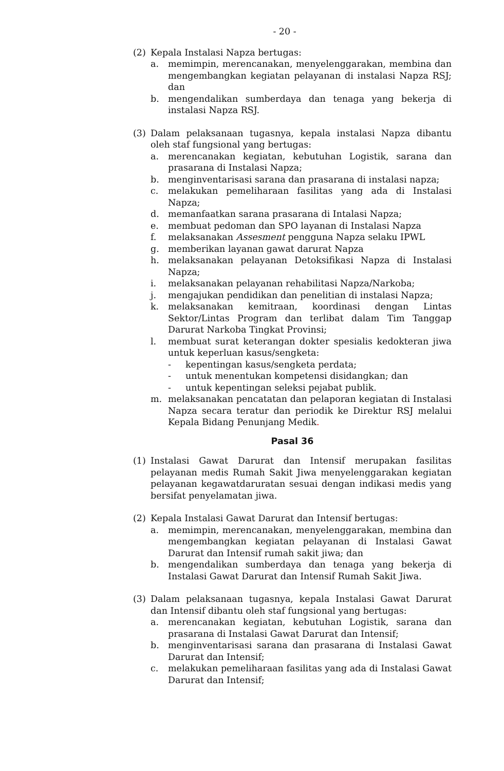- 20 -
(2) Kepala Instalasi Napza bertugas:
a. memimpin, merencanakan, menyelenggarakan, membina dan mengembangkan kegiatan pelayanan di instalasi Napza RSJ; dan
b. mengendalikan sumberdaya dan tenaga yang bekerja di instalasi Napza RSJ.
(3) Dalam pelaksanaan tugasnya, kepala instalasi Napza dibantu oleh staf fungsional yang bertugas:
a. merencanakan kegiatan, kebutuhan Logistik, sarana dan prasarana di Instalasi Napza;
b. menginventarisasi sarana dan prasarana di instalasi napza;
c. melakukan pemeliharaan fasilitas yang ada di Instalasi Napza;
d. memanfaatkan sarana prasarana di Intalasi Napza;
e. membuat pedoman dan SPO layanan di Instalasi Napza
f. melaksanakan Assesment pengguna Napza selaku IPWL
g. memberikan layanan gawat darurat Napza
h. melaksanakan pelayanan Detoksifikasi Napza di Instalasi Napza;
i. melaksanakan pelayanan rehabilitasi Napza/Narkoba;
j. mengajukan pendidikan dan penelitian di instalasi Napza;
k. melaksanakan kemitraan, koordinasi dengan Lintas Sektor/Lintas Program dan terlibat dalam Tim Tanggap Darurat Narkoba Tingkat Provinsi;
l. membuat surat keterangan dokter spesialis kedokteran jiwa untuk keperluan kasus/sengketa:
- kepentingan kasus/sengketa perdata;
- untuk menentukan kompetensi disidangkan; dan
- untuk kepentingan seleksi pejabat publik.
m. melaksanakan pencatatan dan pelaporan kegiatan di Instalasi Napza secara teratur dan periodik ke Direktur RSJ melalui Kepala Bidang Penunjang Medik.
Pasal 36
(1) Instalasi Gawat Darurat dan Intensif merupakan fasilitas pelayanan medis Rumah Sakit Jiwa menyelenggarakan kegiatan pelayanan kegawatdaruratan sesuai dengan indikasi medis yang bersifat penyelamatan jiwa.
(2) Kepala Instalasi Gawat Darurat dan Intensif bertugas:
a. memimpin, merencanakan, menyelenggarakan, membina dan mengembangkan kegiatan pelayanan di Instalasi Gawat Darurat dan Intensif rumah sakit jiwa; dan
b. mengendalikan sumberdaya dan tenaga yang bekerja di Instalasi Gawat Darurat dan Intensif Rumah Sakit Jiwa.
(3) Dalam pelaksanaan tugasnya, kepala Instalasi Gawat Darurat dan Intensif dibantu oleh staf fungsional yang bertugas:
a. merencanakan kegiatan, kebutuhan Logistik, sarana dan prasarana di Instalasi Gawat Darurat dan Intensif;
b. menginventarisasi sarana dan prasarana di Instalasi Gawat Darurat dan Intensif;
c. melakukan pemeliharaan fasilitas yang ada di Instalasi Gawat Darurat dan Intensif;